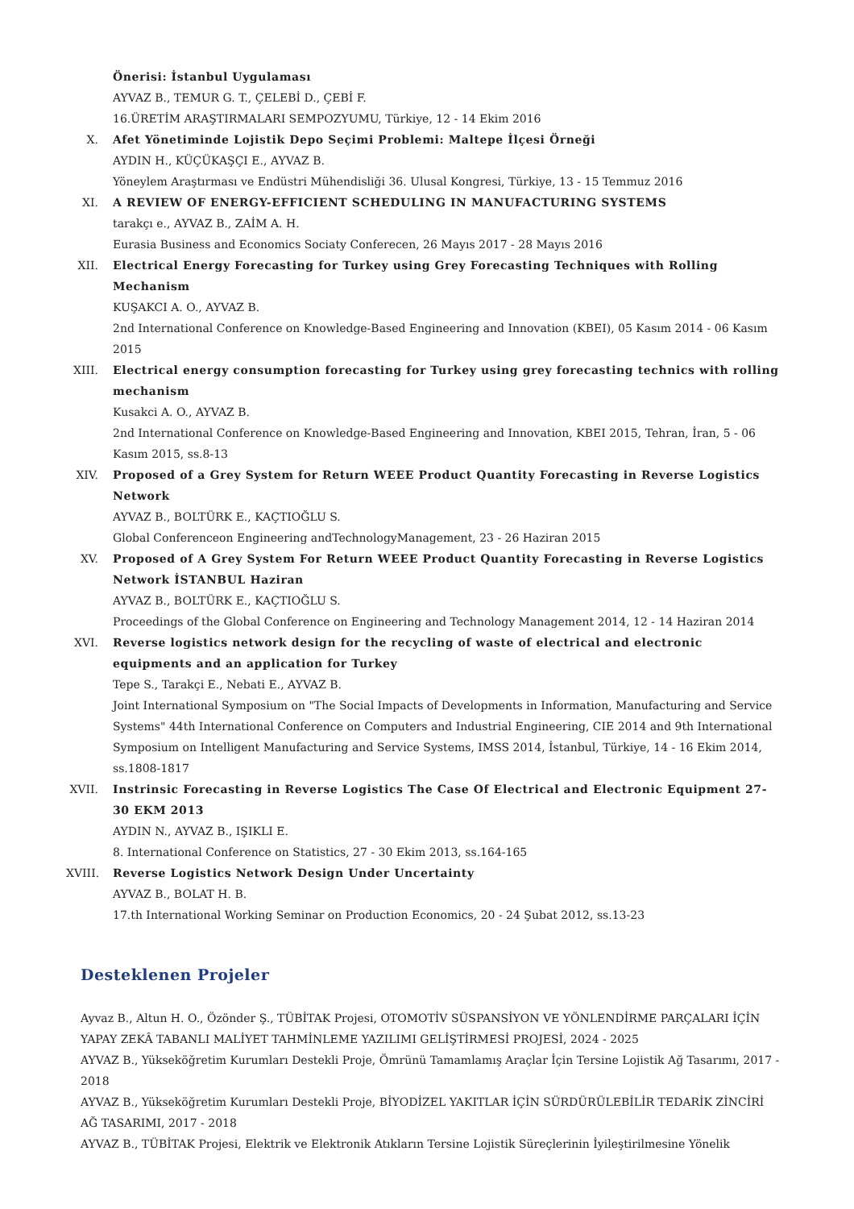Önerisi: İstanbul Uygulaması
AYVAZ B., TEMUR G. T., ÇELEBİ D., ÇEBİ F.
16.ÜRETİM ARAŞTIRMALARI SEMPOZYUMU, Türkiye, 12 - 14 Ekim 2016
X. Afet Yönetiminde Lojistik Depo Seçimi Problemi: Maltepe İlçesi Örneği
AYDIN H., KÜÇÜKAŞÇI E., AYVAZ B.
Yöneylem Araştırması ve Endüstri Mühendisliği 36. Ulusal Kongresi, Türkiye, 13 - 15 Temmuz 2016
XI. A REVIEW OF ENERGY-EFFICIENT SCHEDULING IN MANUFACTURING SYSTEMS
tarakçı e., AYVAZ B., ZAİM A. H.
Eurasia Business and Economics Sociaty Conferecen, 26 Mayıs 2017 - 28 Mayıs 2016
XII. Electrical Energy Forecasting for Turkey using Grey Forecasting Techniques with Rolling Mechanism
KUŞAKCI A. O., AYVAZ B.
2nd International Conference on Knowledge-Based Engineering and Innovation (KBEI), 05 Kasım 2014 - 06 Kasım 2015
XIII.
Electrical energy consumption forecasting for Turkey using grey forecasting technics with rolling mechanism
Kusakci A. O., AYVAZ B.
2nd International Conference on Knowledge-Based Engineering and Innovation, KBEI 2015, Tehran, İran, 5 - 06 Kasım 2015, ss.8-13
XIV. Proposed of a Grey System for Return WEEE Product Quantity Forecasting in Reverse Logistics Network
AYVAZ B., BOLTÜRK E., KAÇTIOĞLU S.
Global Conferenceon Engineering andTechnologyManagement, 23 - 26 Haziran 2015
XV. Proposed of A Grey System For Return WEEE Product Quantity Forecasting in Reverse Logistics Network İSTANBUL Haziran
AYVAZ B., BOLTÜRK E., KAÇTIOĞLU S.
Proceedings of the Global Conference on Engineering and Technology Management 2014, 12 - 14 Haziran 2014
XVI. Reverse logistics network design for the recycling of waste of electrical and electronic equipments and an application for Turkey
Tepe S., Tarakçi E., Nebati E., AYVAZ B.
Joint International Symposium on "The Social Impacts of Developments in Information, Manufacturing and Service Systems" 44th International Conference on Computers and Industrial Engineering, CIE 2014 and 9th International Symposium on Intelligent Manufacturing and Service Systems, IMSS 2014, İstanbul, Türkiye, 14 - 16 Ekim 2014, ss.1808-1817
XVII.
Instrinsic Forecasting in Reverse Logistics The Case Of Electrical and Electronic Equipment 27-30 EKM 2013
AYDIN N., AYVAZ B., IŞIKLI E.
8. International Conference on Statistics, 27 - 30 Ekim 2013, ss.164-165
XVIII.
Reverse Logistics Network Design Under Uncertainty
AYVAZ B., BOLAT H. B.
17.th International Working Seminar on Production Economics, 20 - 24 Şubat 2012, ss.13-23
Desteklenen Projeler
Ayvaz B., Altun H. O., Özönder Ş., TÜBİTAK Projesi, OTOMOTİV SÜSPANSİYON VE YÖNLENDİRME PARÇALARI İÇİN YAPAY ZEKÂ TABANLI MALİYET TAHMİNLEME YAZILIMI GELİŞTİRMESİ PROJESİ, 2024 - 2025
AYVAZ B., Yükseköğretim Kurumları Destekli Proje, Ömrünü Tamamlamış Araçlar İçin Tersine Lojistik Ağ Tasarımı, 2017 - 2018
AYVAZ B., Yükseköğretim Kurumları Destekli Proje, BİYODİZEL YAKITLAR İÇİN SÜRDÜRÜLEBİLİR TEDARİK ZİNCİRİ AĞ TASARIMI, 2017 - 2018
AYVAZ B., TÜBİTAK Projesi, Elektrik ve Elektronik Atıkların Tersine Lojistik Süreçlerinin İyileştirilmesine Yönelik